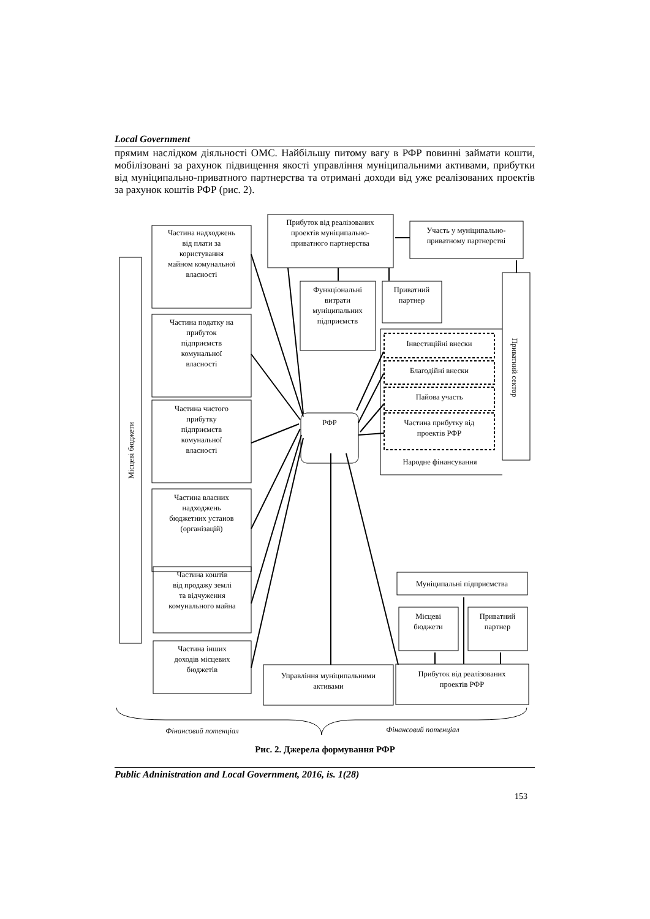Local Government
прямим наслідком діяльності ОМС. Найбільшу питому вагу в РФР повинні займати кошти, мобілізовані за рахунок підвищення якості управління муніципальними активами, прибутки від муніципально-приватного партнерства та отримані доходи від уже реалізованих проектів за рахунок коштів РФР (рис. 2).
Частина надходжень
від плати за
користування
майном комунальної
власності
Частина податку на
прибуток
підприємств
комунальної
власності
Частина чистого
прибутку
підприємств
комунальної
власності
Частина власних
надходжень
бюджетних установ
(організацій)
Частина коштів
від продажу землі
та відчуження
комунального майна
Частина інших
доходів місцевих
бюджетів
Прибуток від реалізованих
проектів муніципально-
приватного партнерства
Участь у муніципально-
приватному партнерстві
Функціональні
витрати
муніципальних
підприємств
Приватний
партнер
РФР
Інвестиційні внески
Благодійні внески
Пайова участь
Частина прибутку від
проектів РФР
Народне фінансування
Управління муніципальними
активами
Прибуток від реалізованих
проектів РФР
Муніципальні підприємства
Місцеві
бюджети
Приватний
партнер
Місцеві бюджети
Приватний сектор
Фінансовий потенціал
Фінансовий потенціал
Рис. 2. Джерела формування РФР
Public Adninistration and Local Government, 2016, is. 1(28)
153